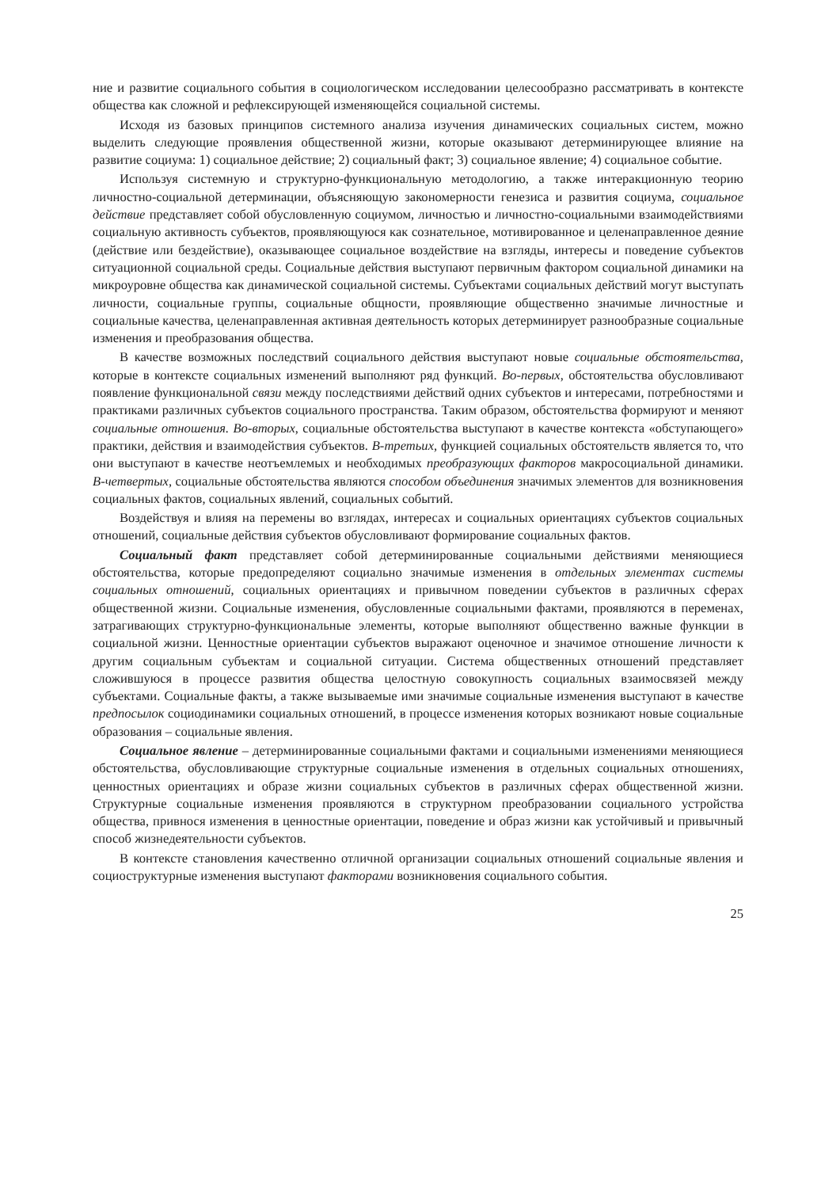ние и развитие социального события в социологическом исследовании целесообразно рассматривать в контексте общества как сложной и рефлексирующей изменяющейся социальной системы.
Исходя из базовых принципов системного анализа изучения динамических социальных систем, можно выделить следующие проявления общественной жизни, которые оказывают детерминирующее влияние на развитие социума: 1) социальное действие; 2) социальный факт; 3) социальное явление; 4) социальное событие.
Используя системную и структурно-функциональную методологию, а также интеракционную теорию личностно-социальной детерминации, объясняющую закономерности генезиса и развития социума, социальное действие представляет собой обусловленную социумом, личностью и личностно-социальными взаимодействиями социальную активность субъектов, проявляющуюся как сознательное, мотивированное и целенаправленное деяние (действие или бездействие), оказывающее социальное воздействие на взгляды, интересы и поведение субъектов ситуационной социальной среды. Социальные действия выступают первичным фактором социальной динамики на микроуровне общества как динамической социальной системы. Субъектами социальных действий могут выступать личности, социальные группы, социальные общности, проявляющие общественно значимые личностные и социальные качества, целенаправленная активная деятельность которых детерминирует разнообразные социальные изменения и преобразования общества.
В качестве возможных последствий социального действия выступают новые социальные обстоятельства, которые в контексте социальных изменений выполняют ряд функций. Во-первых, обстоятельства обусловливают появление функциональной связи между последствиями действий одних субъектов и интересами, потребностями и практиками различных субъектов социального пространства. Таким образом, обстоятельства формируют и меняют социальные отношения. Во-вторых, социальные обстоятельства выступают в качестве контекста «обступающего» практики, действия и взаимодействия субъектов. В-третьих, функцией социальных обстоятельств является то, что они выступают в качестве неотъемлемых и необходимых преобразующих факторов макросоциальной динамики. В-четвертых, социальные обстоятельства являются способом объединения значимых элементов для возникновения социальных фактов, социальных явлений, социальных событий.
Воздействуя и влияя на перемены во взглядах, интересах и социальных ориентациях субъектов социальных отношений, социальные действия субъектов обусловливают формирование социальных фактов.
Социальный факт представляет собой детерминированные социальными действиями меняющиеся обстоятельства, которые предопределяют социально значимые изменения в отдельных элементах системы социальных отношений, социальных ориентациях и привычном поведении субъектов в различных сферах общественной жизни. Социальные изменения, обусловленные социальными фактами, проявляются в переменах, затрагивающих структурно-функциональные элементы, которые выполняют общественно важные функции в социальной жизни. Ценностные ориентации субъектов выражают оценочное и значимое отношение личности к другим социальным субъектам и социальной ситуации. Система общественных отношений представляет сложившуюся в процессе развития общества целостную совокупность социальных взаимосвязей между субъектами. Социальные факты, а также вызываемые ими значимые социальные изменения выступают в качестве предпосылок социодинамики социальных отношений, в процессе изменения которых возникают новые социальные образования – социальные явления.
Социальное явление – детерминированные социальными фактами и социальными изменениями меняющиеся обстоятельства, обусловливающие структурные социальные изменения в отдельных социальных отношениях, ценностных ориентациях и образе жизни социальных субъектов в различных сферах общественной жизни. Структурные социальные изменения проявляются в структурном преобразовании социального устройства общества, привнося изменения в ценностные ориентации, поведение и образ жизни как устойчивый и привычный способ жизнедеятельности субъектов.
В контексте становления качественно отличной организации социальных отношений социальные явления и социоструктурные изменения выступают факторами возникновения социального события.
25